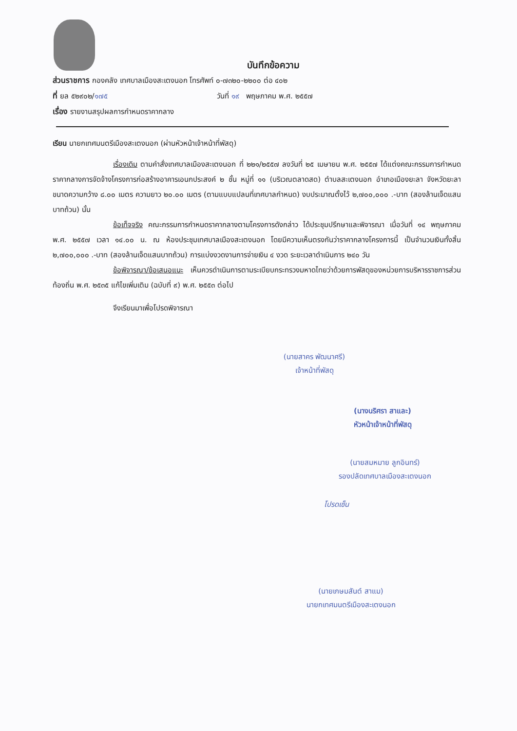บันทึกข้อความ
ส่วนราชการ กองคลัง เทศบาลเมืองสะเตงนอก โทรศัพท์ ๐-๗๓๒๐-๒๒๐๐ ต่อ ๔๐๒
ที่ ยล ๕๒๙๐๒/๑๗๕ วันที่ ๑๙ พฤษภาคม พ.ศ. ๒๕๕๗
เรื่อง รายงานสรุปผลการกำหนดราคากลาง
เรียน นายกเทศมนตรีเมืองสะเตงนอก (ผ่านหัวหน้าเจ้าหน้าที่พัสดุ)
เรื่องเดิม ตามคำสั่งเทศบาลเมืองสะเตงนอก ที่ ๒๒๑/๒๕๕๗ ลงวันที่ ๒๕ เมษายน พ.ศ. ๒๕๕๗ ได้แต่งคณะกรรมการกำหนดราคากลางการจัดจ้างโครงการก่อสร้างอาคารเอนกประสงค์ ๒ ชั้น หมู่ที่ ๑๑ (บริเวณตลาดสด) ตำบลสะเตงนอก อำเภอเมืองยะลา จังหวัดยะลา ขนาดความกว้าง ๘.๐๐ เมตร ความยาว ๒๐.๐๐ เมตร (ตามแบบแปลนที่เทศบาลกำหนด) งบประมาณตั้งไว้ ๒,๗๐๐,๐๐๐ .-บาท (สองล้านเจ็ดแสนบาทถ้วน) นั้น
ข้อเท็จจริง คณะกรรมการกำหนดราคากลางตามโครงการดังกล่าว ได้ประชุมปรึกษาและพิจารณา เมื่อวันที่ ๑๔ พฤษภาคม พ.ศ. ๒๕๕๗ เวลา ๑๔.๐๐ น. ณ ห้องประชุมเทศบาลเมืองสะเตงนอก โดยมีความเห็นตรงกันว่าราคากลางโครงการนี้ เป็นจำนวนเงินทั้งสิ้น ๒,๗๐๐,๐๐๐ .-บาท (สองล้านเจ็ดแสนบาทถ้วน) การแบ่งงวดงานการจ่ายเงิน ๔ งวด ระยะเวลาดำเนินการ ๒๔๐ วัน
ข้อพิจารณา/ข้อเสนอแนะ เห็นควรดำเนินการตามระเบียบกระทรวงมหาดไทยว่าด้วยการพัสดุของหน่วยการบริหารราชการส่วนท้องถิ่น พ.ศ. ๒๕๓๕ แก้ไขเพิ่มเติม (ฉบับที่ ๙) พ.ศ. ๒๕๕๓ ต่อไป
จึงเรียนมาเพื่อโปรดพิจารณา
(นายสาคร พัฒนาศรี)
เจ้าหน้าที่พัสดุ
(นางนริศรา สาและ)
หัวหน้าเจ้าหน้าที่พัสดุ
(นายสมหมาย ลูกอินทร์)
รองปลัดเทศบาลเมืองสะเตงนอก
โปรดเซ็น
(นายเกษมสันต์ สาแม)
นายกเทศมนตรีเมืองสะเตงนอก